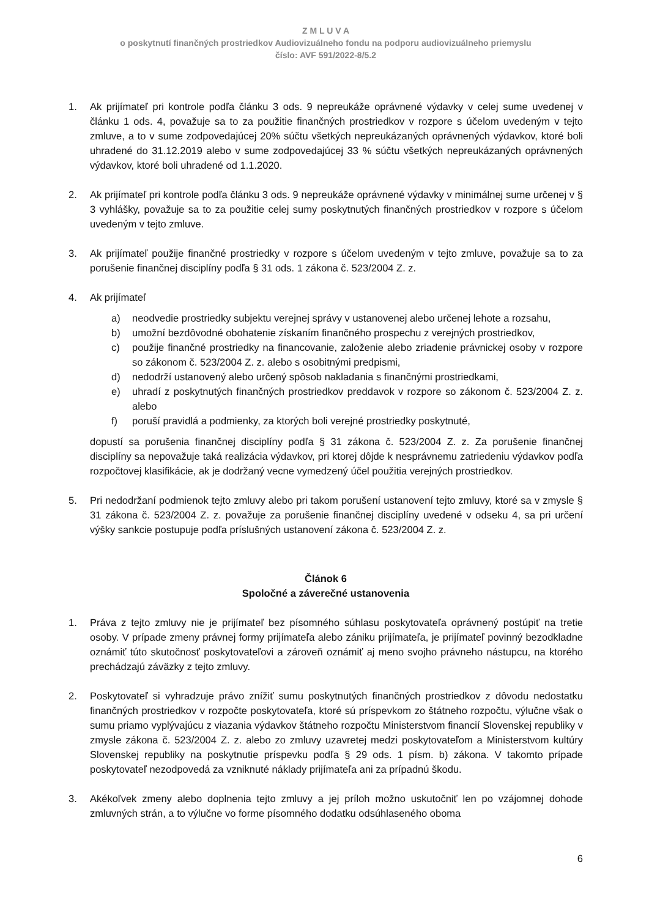Z M L U V A
o poskytnutí finančných prostriedkov Audiovizuálneho fondu na podporu audiovizuálneho priemyslu
číslo: AVF 591/2022-8/5.2
1. Ak prijímateľ pri kontrole podľa článku 3 ods. 9 nepreukáže oprávnené výdavky v celej sume uvedenej v článku 1 ods. 4, považuje sa to za použitie finančných prostriedkov v rozpore s účelom uvedeným v tejto zmluve, a to v sume zodpovedajúcej 20% súčtu všetkých nepreukázaných oprávnených výdavkov, ktoré boli uhradené do 31.12.2019 alebo v sume zodpovedajúcej 33 % súčtu všetkých nepreukázaných oprávnených výdavkov, ktoré boli uhradené od 1.1.2020.
2. Ak prijímateľ pri kontrole podľa článku 3 ods. 9 nepreukáže oprávnené výdavky v minimálnej sume určenej v § 3 vyhlášky, považuje sa to za použitie celej sumy poskytnutých finančných prostriedkov v rozpore s účelom uvedeným v tejto zmluve.
3. Ak prijímateľ použije finančné prostriedky v rozpore s účelom uvedeným v tejto zmluve, považuje sa to za porušenie finančnej disciplíny podľa § 31 ods. 1 zákona č. 523/2004 Z. z.
4. Ak prijímateľ
a) neodvedie prostriedky subjektu verejnej správy v ustanovenej alebo určenej lehote a rozsahu,
b) umožní bezdôvodné obohatenie získaním finančného prospechu z verejných prostriedkov,
c) použije finančné prostriedky na financovanie, založenie alebo zriadenie právnickej osoby v rozpore so zákonom č. 523/2004 Z. z. alebo s osobitnými predpismi,
d) nedodrží ustanovený alebo určený spôsob nakladania s finančnými prostriedkami,
e) uhradí z poskytnutých finančných prostriedkov preddavok v rozpore so zákonom č. 523/2004 Z. z. alebo
f) poruší pravidlá a podmienky, za ktorých boli verejné prostriedky poskytnuté,
dopustí sa porušenia finančnej disciplíny podľa § 31 zákona č. 523/2004 Z. z. Za porušenie finančnej disciplíny sa nepovažuje taká realizácia výdavkov, pri ktorej dôjde k nesprávnemu zatriedeniu výdavkov podľa rozpočtovej klasifikácie, ak je dodržaný vecne vymedzený účel použitia verejných prostriedkov.
5. Pri nedodržaní podmienok tejto zmluvy alebo pri takom porušení ustanovení tejto zmluvy, ktoré sa v zmysle § 31 zákona č. 523/2004 Z. z. považuje za porušenie finančnej disciplíny uvedené v odseku 4, sa pri určení výšky sankcie postupuje podľa príslušných ustanovení zákona č. 523/2004 Z. z.
Článok 6
Spoločné a záverečné ustanovenia
1. Práva z tejto zmluvy nie je prijímateľ bez písomného súhlasu poskytovateľa oprávnený postúpiť na tretie osoby. V prípade zmeny právnej formy prijímateľa alebo zániku prijímateľa, je prijímateľ povinný bezodkladne oznámiť túto skutočnosť poskytovateľovi a zároveň oznámiť aj meno svojho právneho nástupcu, na ktorého prechádzajú záväzky z tejto zmluvy.
2. Poskytovateľ si vyhradzuje právo znížiť sumu poskytnutých finančných prostriedkov z dôvodu nedostatku finančných prostriedkov v rozpočte poskytovateľa, ktoré sú príspevkom zo štátneho rozpočtu, výlučne však o sumu priamo vyplývajúcu z viazania výdavkov štátneho rozpočtu Ministerstvom financií Slovenskej republiky v zmysle zákona č. 523/2004 Z. z. alebo zo zmluvy uzavretej medzi poskytovateľom a Ministerstvom kultúry Slovenskej republiky na poskytnutie príspevku podľa § 29 ods. 1 písm. b) zákona. V takomto prípade poskytovateľ nezodpovedá za vzniknuté náklady prijímateľa ani za prípadnú škodu.
3. Akékoľvek zmeny alebo doplnenia tejto zmluvy a jej príloh možno uskutočniť len po vzájomnej dohode zmluvných strán, a to výlučne vo forme písomného dodatku odsúhlaseného oboma
6